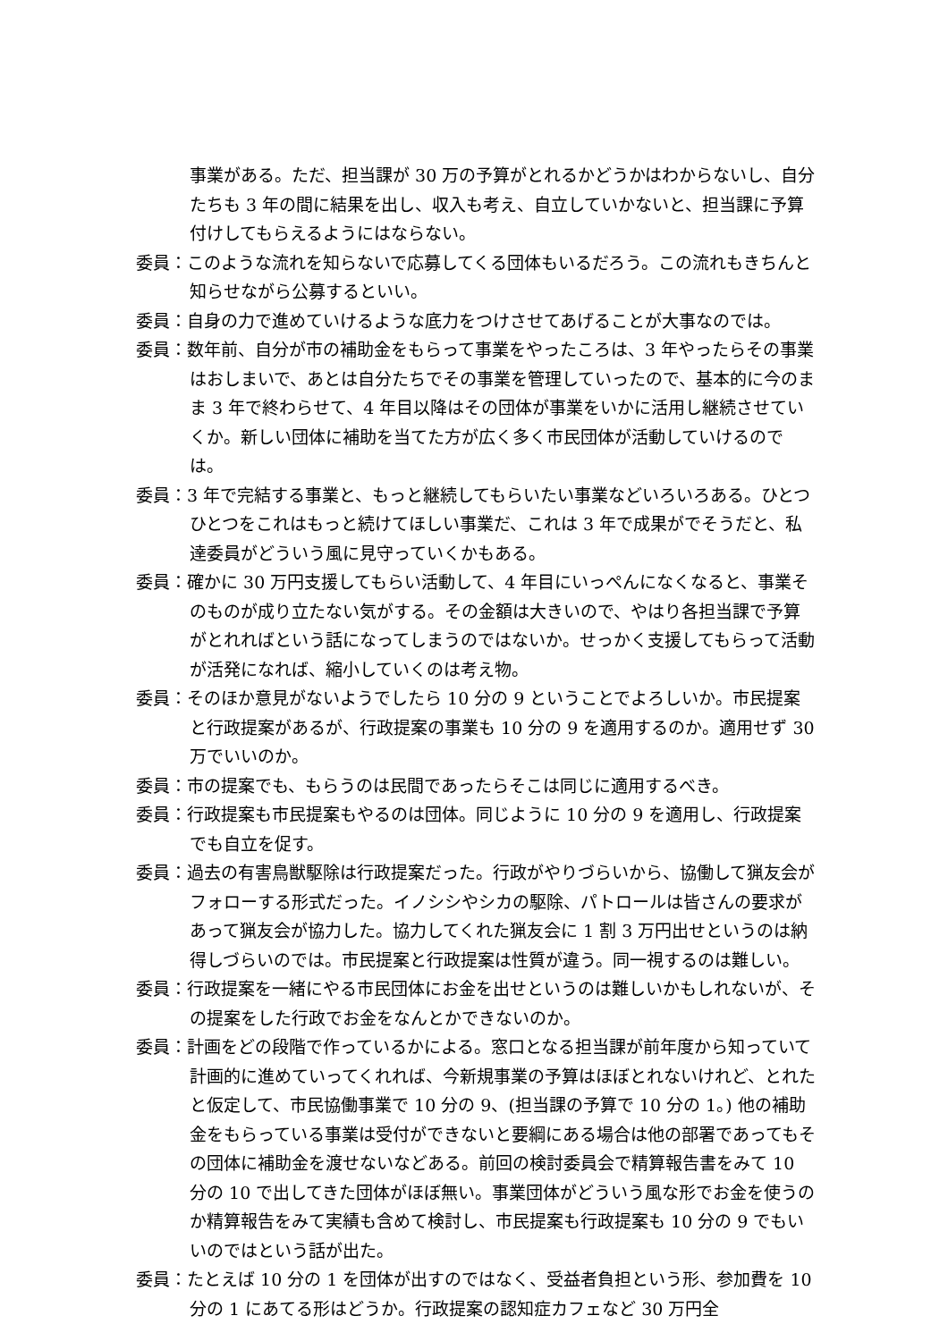事業がある。ただ、担当課が 30 万の予算がとれるかどうかはわからないし、自分たちも 3 年の間に結果を出し、収入も考え、自立していかないと、担当課に予算付けしてもらえるようにはならない。
委員：このような流れを知らないで応募してくる団体もいるだろう。この流れもきちんと知らせながら公募するといい。
委員：自身の力で進めていけるような底力をつけさせてあげることが大事なのでは。
委員：数年前、自分が市の補助金をもらって事業をやったころは、3 年やったらその事業はおしまいで、あとは自分たちでその事業を管理していったので、基本的に今のまま 3 年で終わらせて、4 年目以降はその団体が事業をいかに活用し継続させていくか。新しい団体に補助を当てた方が広く多く市民団体が活動していけるのでは。
委員：3 年で完結する事業と、もっと継続してもらいたい事業などいろいろある。ひとつひとつをこれはもっと続けてほしい事業だ、これは 3 年で成果がでそうだと、私達委員がどういう風に見守っていくかもある。
委員：確かに 30 万円支援してもらい活動して、4 年目にいっぺんになくなると、事業そのものが成り立たない気がする。その金額は大きいので、やはり各担当課で予算がとれればという話になってしまうのではないか。せっかく支援してもらって活動が活発になれば、縮小していくのは考え物。
委員：そのほか意見がないようでしたら 10 分の 9 ということでよろしいか。市民提案と行政提案があるが、行政提案の事業も 10 分の 9 を適用するのか。適用せず 30 万でいいのか。
委員：市の提案でも、もらうのは民間であったらそこは同じに適用するべき。
委員：行政提案も市民提案もやるのは団体。同じように 10 分の 9 を適用し、行政提案でも自立を促す。
委員：過去の有害鳥獣駆除は行政提案だった。行政がやりづらいから、協働して猟友会がフォローする形式だった。イノシシやシカの駆除、パトロールは皆さんの要求があって猟友会が協力した。協力してくれた猟友会に 1 割 3 万円出せというのは納得しづらいのでは。市民提案と行政提案は性質が違う。同一視するのは難しい。
委員：行政提案を一緒にやる市民団体にお金を出せというのは難しいかもしれないが、その提案をした行政でお金をなんとかできないのか。
委員：計画をどの段階で作っているかによる。窓口となる担当課が前年度から知っていて計画的に進めていってくれれば、今新規事業の予算はほぼとれないけれど、とれたと仮定して、市民協働事業で 10 分の 9、(担当課の予算で 10 分の 1。) 他の補助金をもらっている事業は受付ができないと要綱にある場合は他の部署であってもその団体に補助金を渡せないなどある。前回の検討委員会で精算報告書をみて 10 分の 10 で出してきた団体がほぼ無い。事業団体がどういう風な形でお金を使うのか精算報告をみて実績も含めて検討し、市民提案も行政提案も 10 分の 9 でもいいのではという話が出た。
委員：たとえば 10 分の 1 を団体が出すのではなく、受益者負担という形、参加費を 10 分の 1 にあてる形はどうか。行政提案の認知症カフェなど 30 万円全